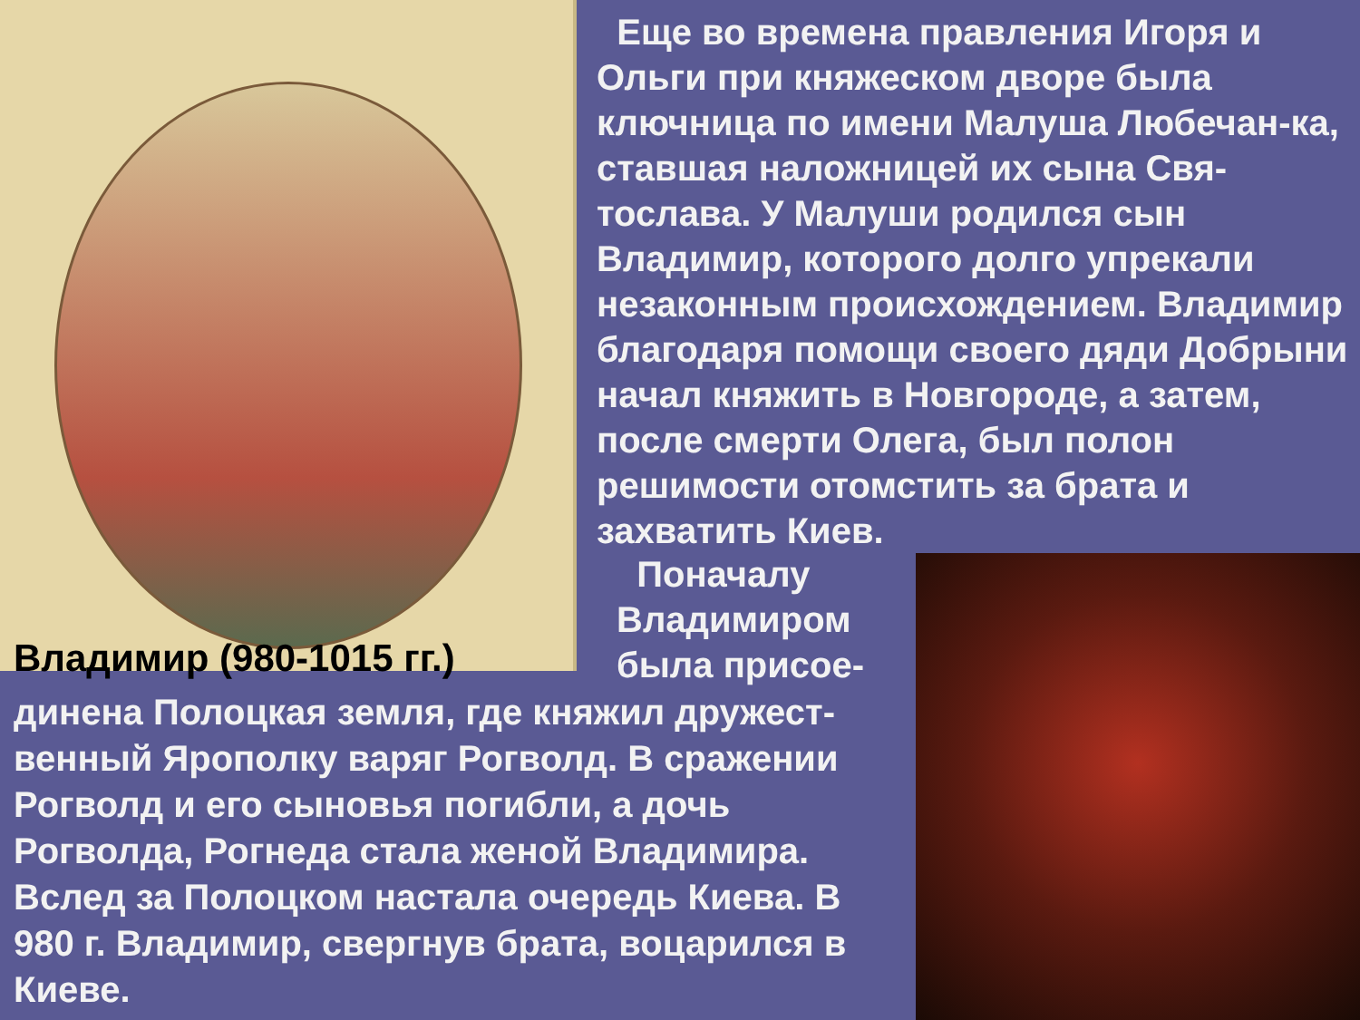Еще во времена правления Игоря и Ольги при княжеском дворе была ключница по имени Малуша Любечан-ка, ставшая наложницей их сына Свя-тослава. У Малуши родился сын Владимир, которого долго упрекали незаконным происхождением. Владимир благодаря помощи своего дяди Добрыни начал княжить в Новгороде, а затем, после смерти Олега, был полон решимости отомстить за брата и захватить Киев.
Владимир (980-1015 гг.)
Поначалу Владимиром была присое-
динена Полоцкая земля, где княжил дружест-венный Ярополку варяг Рогволд. В сражении Рогволд и его сыновья погибли, а дочь Рогволда, Рогнеда стала женой Владимира. Вслед за Полоцком настала очередь Киева. В 980 г. Владимир, свергнув брата, воцарился в Киеве.